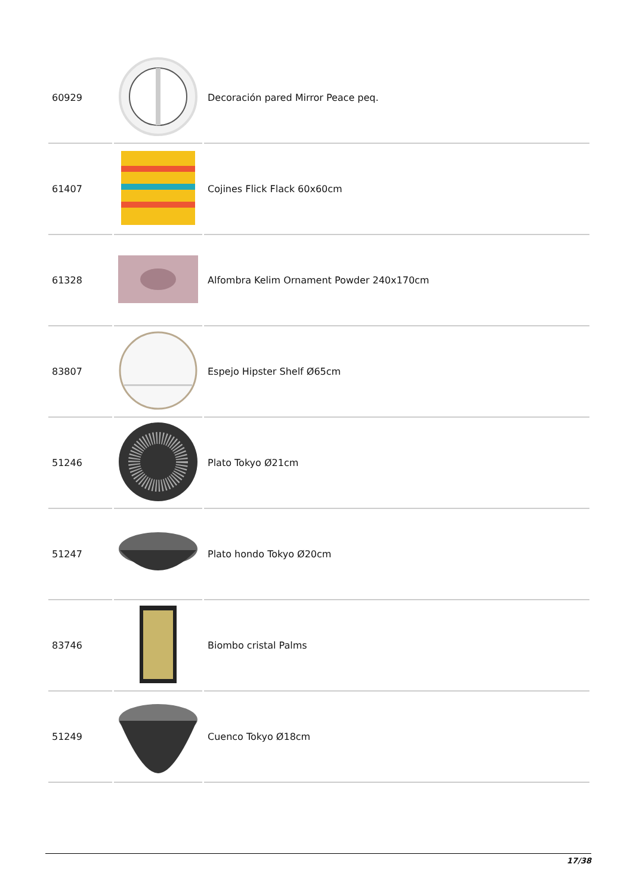| 60929 | | Decoración pared Mirror Peace peq. |
| 61407 | | Cojines Flick Flack 60x60cm |
| 61328 | | Alfombra Kelim Ornament Powder 240x170cm |
| 83807 | | Espejo Hipster Shelf Ø65cm |
| 51246 | | Plato Tokyo Ø21cm |
| 51247 | | Plato hondo Tokyo Ø20cm |
| 83746 | | Biombo cristal Palms |
| 51249 | | Cuenco Tokyo Ø18cm |
17/38